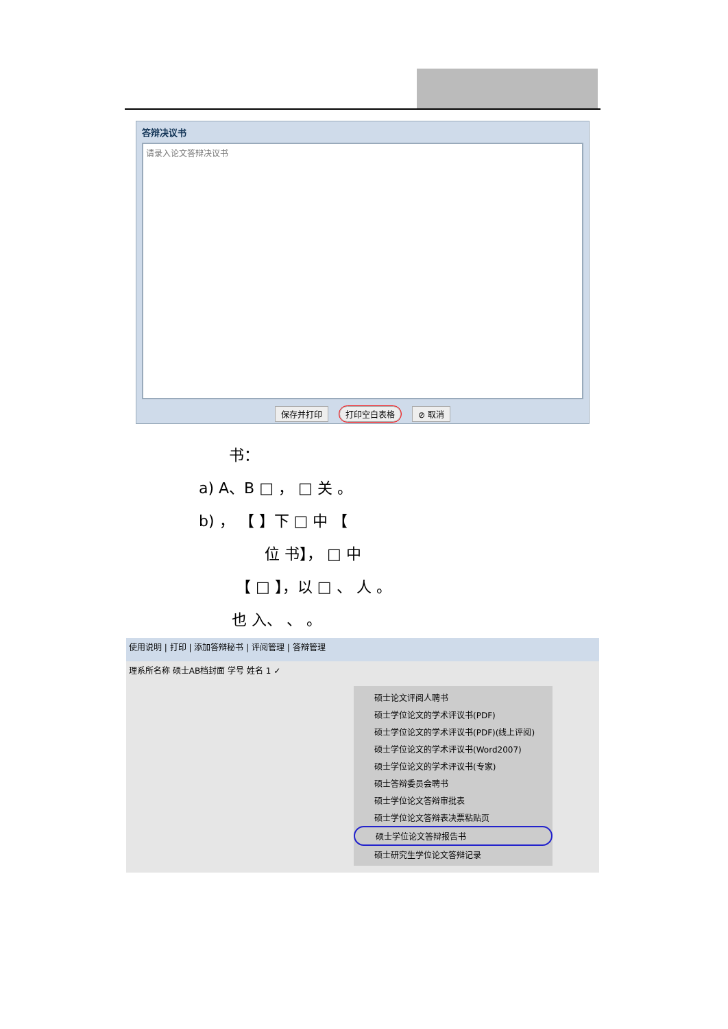答辩决议书
请录入论文答辩决议书
保存并打印 打印空白表格 ⊘ 取消
书：
a) A、B □ ， □ 关 。
b) ， 【 】下 □ 中 【
位 书】， □ 中
【 □ 】，以 □ 、 人 。
也 入、 、 。
使用说明 | 打印 | 添加答辩秘书 | 评阅管理 | 答辩管理
理系所名称 硕士AB档封面 学号 姓名 1 ✓
硕士论文评阅人聘书
硕士学位论文的学术评议书(PDF)
硕士学位论文的学术评议书(PDF)(线上评阅)
硕士学位论文的学术评议书(Word2007)
硕士学位论文的学术评议书(专家)
硕士答辩委员会聘书
硕士学位论文答辩审批表
硕士学位论文答辩表决票粘贴页
硕士学位论文答辩报告书
硕士研究生学位论文答辩记录